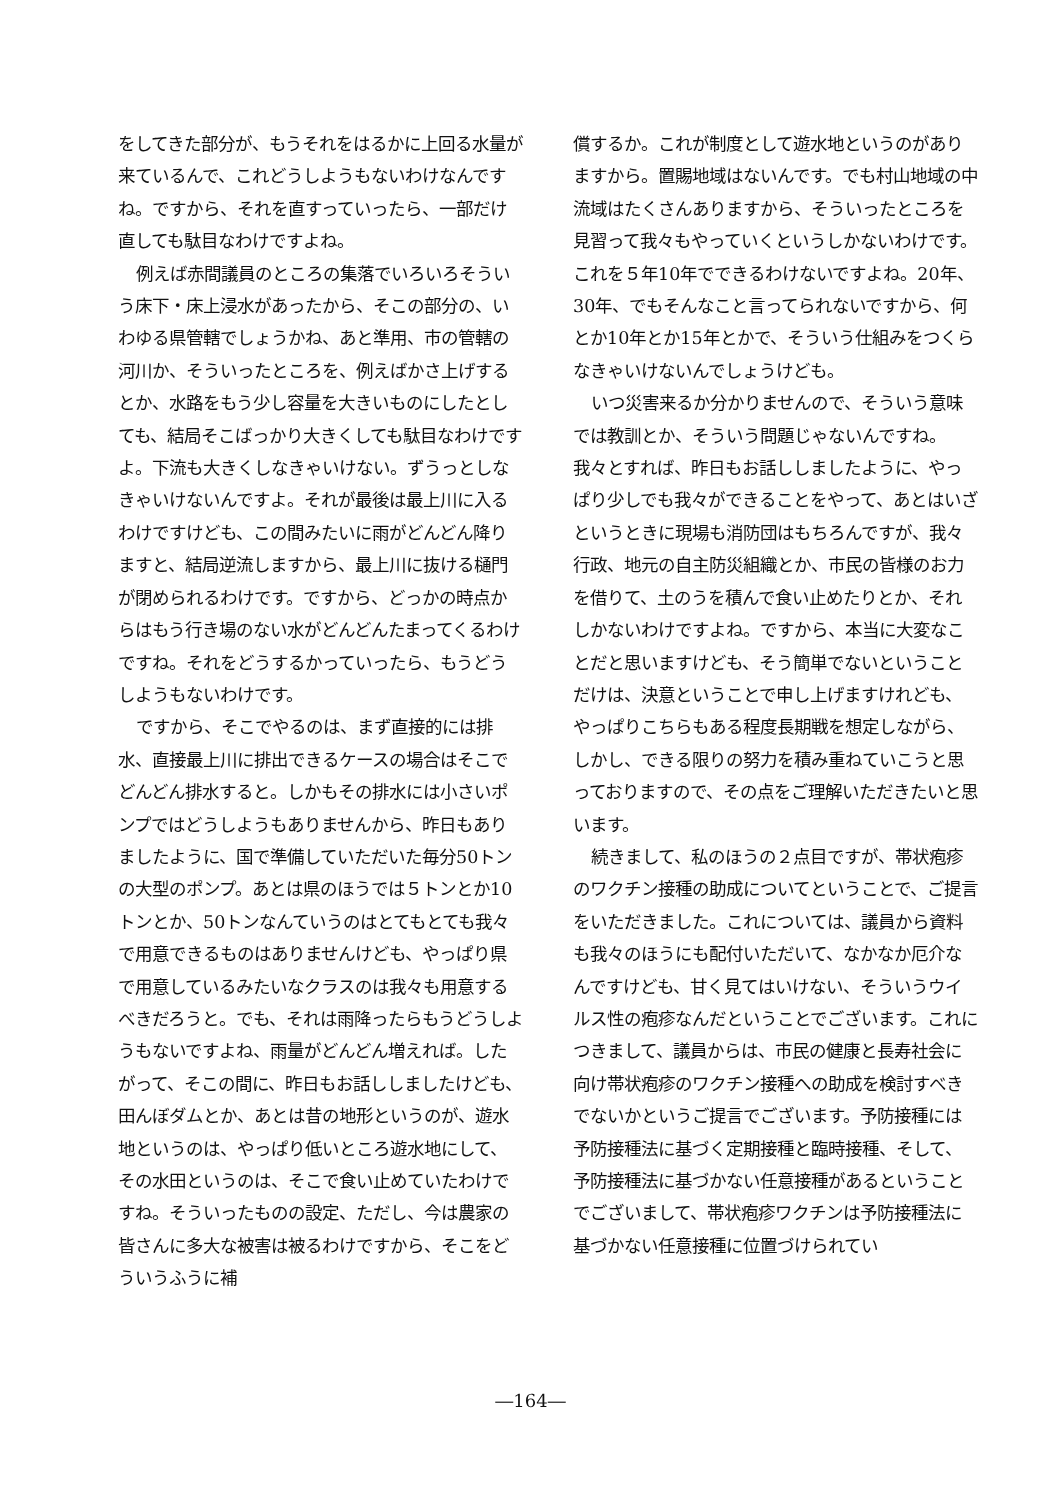をしてきた部分が、もうそれをはるかに上回る水量が来ているんで、これどうしようもないわけなんですね。ですから、それを直すっていったら、一部だけ直しても駄目なわけですよね。
例えば赤間議員のところの集落でいろいろそういう床下・床上浸水があったから、そこの部分の、いわゆる県管轄でしょうかね、あと準用、市の管轄の河川か、そういったところを、例えばかさ上げするとか、水路をもう少し容量を大きいものにしたとしても、結局そこばっかり大きくしても駄目なわけですよ。下流も大きくしなきゃいけない。ずうっとしなきゃいけないんですよ。それが最後は最上川に入るわけですけども、この間みたいに雨がどんどん降りますと、結局逆流しますから、最上川に抜ける樋門が閉められるわけです。ですから、どっかの時点からはもう行き場のない水がどんどんたまってくるわけですね。それをどうするかっていったら、もうどうしようもないわけです。
ですから、そこでやるのは、まず直接的には排水、直接最上川に排出できるケースの場合はそこでどんどん排水すると。しかもその排水には小さいポンプではどうしようもありませんから、昨日もありましたように、国で準備していただいた毎分50トンの大型のポンプ。あとは県のほうでは５トンとか10トンとか、50トンなんていうのはとてもとても我々で用意できるものはありませんけども、やっぱり県で用意しているみたいなクラスのは我々も用意するべきだろうと。でも、それは雨降ったらもうどうしようもないですよね、雨量がどんどん増えれば。したがって、そこの間に、昨日もお話ししましたけども、田んぼダムとか、あとは昔の地形というのが、遊水地というのは、やっぱり低いところ遊水地にして、その水田というのは、そこで食い止めていたわけですね。そういったものの設定、ただし、今は農家の皆さんに多大な被害は被るわけですから、そこをどういうふうに補
償するか。これが制度として遊水地というのがありますから。置賜地域はないんです。でも村山地域の中流域はたくさんありますから、そういったところを見習って我々もやっていくというしかないわけです。これを５年10年でできるわけないですよね。20年、30年、でもそんなこと言ってられないですから、何とか10年とか15年とかで、そういう仕組みをつくらなきゃいけないんでしょうけども。
いつ災害来るか分かりませんので、そういう意味では教訓とか、そういう問題じゃないんですね。我々とすれば、昨日もお話ししましたように、やっぱり少しでも我々ができることをやって、あとはいざというときに現場も消防団はもちろんですが、我々行政、地元の自主防災組織とか、市民の皆様のお力を借りて、土のうを積んで食い止めたりとか、それしかないわけですよね。ですから、本当に大変なことだと思いますけども、そう簡単でないということだけは、決意ということで申し上げますけれども、やっぱりこちらもある程度長期戦を想定しながら、しかし、できる限りの努力を積み重ねていこうと思っておりますので、その点をご理解いただきたいと思います。
続きまして、私のほうの２点目ですが、帯状疱疹のワクチン接種の助成についてということで、ご提言をいただきました。これについては、議員から資料も我々のほうにも配付いただいて、なかなか厄介なんですけども、甘く見てはいけない、そういうウイルス性の疱疹なんだということでございます。これにつきまして、議員からは、市民の健康と長寿社会に向け帯状疱疹のワクチン接種への助成を検討すべきでないかというご提言でございます。予防接種には予防接種法に基づく定期接種と臨時接種、そして、予防接種法に基づかない任意接種があるということでございまして、帯状疱疹ワクチンは予防接種法に基づかない任意接種に位置づけられてい
―164―